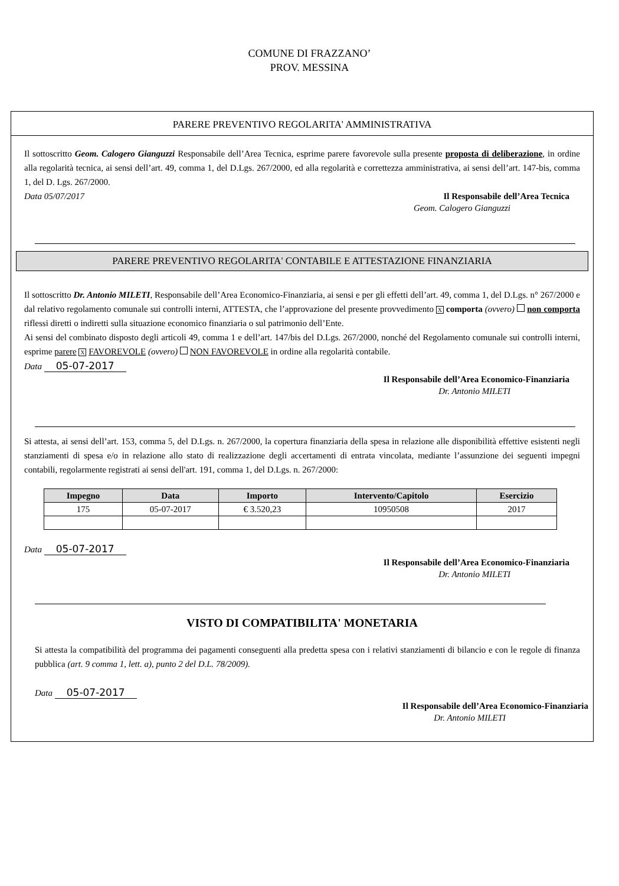COMUNE DI FRAZZANO’
PROV. MESSINA
PARERE PREVENTIVO REGOLARITA' AMMINISTRATIVA
Il sottoscritto Geom. Calogero Gianguzzi Responsabile dell’Area Tecnica, esprime parere favorevole sulla presente proposta di deliberazione, in ordine alla regolarità tecnica, ai sensi dell’art. 49, comma 1, del D.Lgs. 267/2000, ed alla regolarità e correttezza amministrativa, ai sensi dell’art. 147-bis, comma 1, del D. Lgs. 267/2000.
Data 05/07/2017
Il Responsabile dell’Area Tecnica
Geom. Calogero Gianguzzi
PARERE PREVENTIVO REGOLARITA' CONTABILE E ATTESTAZIONE FINANZIARIA
Il sottoscritto Dr. Antonio MILETI, Responsabile dell’Area Economico-Finanziaria, ai sensi e per gli effetti dell’art. 49, comma 1, del D.Lgs. n° 267/2000 e dal relativo regolamento comunale sui controlli interni, ATTESTA, che l’approvazione del presente provvedimento X comporta (ovvero) non comporta riflessi diretti o indiretti sulla situazione economico finanziaria o sul patrimonio dell’Ente.
Ai sensi del combinato disposto degli articoli 49, comma 1 e dell’art. 147/bis del D.Lgs. 267/2000, nonché del Regolamento comunale sui controlli interni, esprime parere X FAVOREVOLE (ovvero) NON FAVOREVOLE in ordine alla regolarità contabile.
Data 05-07-2017
Il Responsabile dell’Area Economico-Finanziaria
Dr. Antonio MILETI
Si attesta, ai sensi dell’art. 153, comma 5, del D.Lgs. n. 267/2000, la copertura finanziaria della spesa in relazione alle disponibilità effettive esistenti negli stanziamenti di spesa e/o in relazione allo stato di realizzazione degli accertamenti di entrata vincolata, mediante l’assunzione dei seguenti impegni contabili, regolarmente registrati ai sensi dell'art. 191, comma 1, del D.Lgs. n. 267/2000:
| Impegno | Data | Importo | Intervento/Capitolo | Esercizio |
| --- | --- | --- | --- | --- |
| 175 | 05-07-2017 | € 3.520,23 | 10950508 | 2017 |
Data 05-07-2017
Il Responsabile dell’Area Economico-Finanziaria
Dr. Antonio MILETI
VISTO DI COMPATIBILITA' MONETARIA
Si attesta la compatibilità del programma dei pagamenti conseguenti alla predetta spesa con i relativi stanziamenti di bilancio e con le regole di finanza pubblica (art. 9 comma 1, lett. a), punto 2 del D.L. 78/2009).
Data 05-07-2017
Il Responsabile dell’Area Economico-Finanziaria
Dr. Antonio MILETI